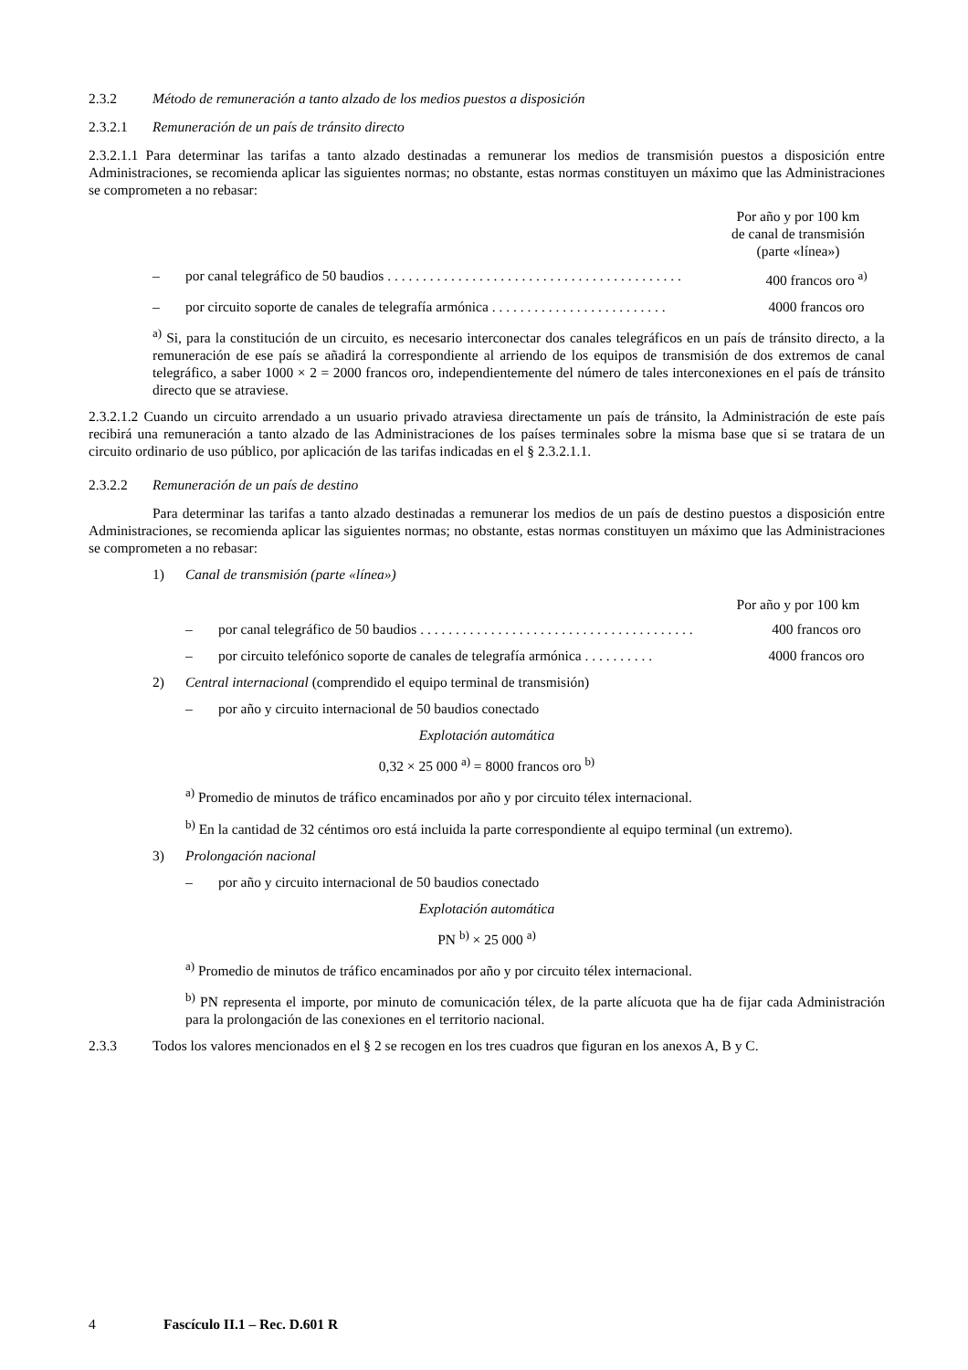2.3.2 Método de remuneración a tanto alzado de los medios puestos a disposición
2.3.2.1 Remuneración de un país de tránsito directo
2.3.2.1.1 Para determinar las tarifas a tanto alzado destinadas a remunerar los medios de transmisión puestos a disposición entre Administraciones, se recomienda aplicar las siguientes normas; no obstante, estas normas constituyen un máximo que las Administraciones se comprometen a no rebasar:
Por año y por 100 km
de canal de transmisión
(parte «línea»)
– por canal telegráfico de 50 baudios . . . . . . . . . . . . . . . . . . . . . . . . . . . . . . . . . . . . . . . . . . 400 francos oro <sup>a)</sup>
– por circuito soporte de canales de telegrafía armónica . . . . . . . . . . . . . . . . . . . . . . . . . 4000 francos oro
<sup>a)</sup> Si, para la constitución de un circuito, es necesario interconectar dos canales telegráficos en un país de tránsito directo, a la remuneración de ese país se añadirá la correspondiente al arriendo de los equipos de transmisión de dos extremos de canal telegráfico, a saber 1000 × 2 = 2000 francos oro, independientemente del número de tales interconexiones en el país de tránsito directo que se atraviese.
2.3.2.1.2 Cuando un circuito arrendado a un usuario privado atraviesa directamente un país de tránsito, la Administración de este país recibirá una remuneración a tanto alzado de las Administraciones de los países terminales sobre la misma base que si se tratara de un circuito ordinario de uso público, por aplicación de las tarifas indicadas en el § 2.3.2.1.1.
2.3.2.2 Remuneración de un país de destino
Para determinar las tarifas a tanto alzado destinadas a remunerar los medios de un país de destino puestos a disposición entre Administraciones, se recomienda aplicar las siguientes normas; no obstante, estas normas constituyen un máximo que las Administraciones se comprometen a no rebasar:
1) Canal de transmisión (parte «línea»)
Por año y por 100 km
– por canal telegráfico de 50 baudios . . . . . . . . . . . . . . . . . . . . . . . . . . . . . . . . . . . . . . . 400 francos oro
– por circuito telefónico soporte de canales de telegrafía armónica . . . . . . . . . . 4000 francos oro
2) Central internacional (comprendido el equipo terminal de transmisión)
– por año y circuito internacional de 50 baudios conectado
Explotación automática
0,32 × 25 000 <sup>a)</sup> = 8000 francos oro <sup>b)</sup>
<sup>a)</sup> Promedio de minutos de tráfico encaminados por año y por circuito télex internacional.
<sup>b)</sup> En la cantidad de 32 céntimos oro está incluida la parte correspondiente al equipo terminal (un extremo).
3) Prolongación nacional
– por año y circuito internacional de 50 baudios conectado
Explotación automática
PN <sup>b)</sup> × 25 000 <sup>a)</sup>
<sup>a)</sup> Promedio de minutos de tráfico encaminados por año y por circuito télex internacional.
<sup>b)</sup> PN representa el importe, por minuto de comunicación télex, de la parte alícuota que ha de fijar cada Administración para la prolongación de las conexiones en el territorio nacional.
2.3.3 Todos los valores mencionados en el § 2 se recogen en los tres cuadros que figuran en los anexos A, B y C.
4 Fascículo II.1 – Rec. D.601 R